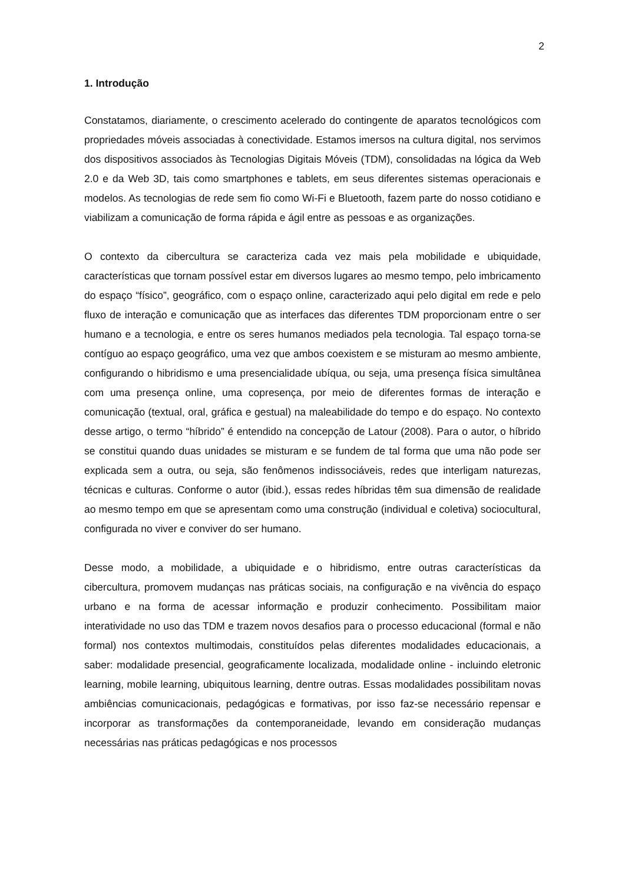2
1. Introdução
Constatamos, diariamente, o crescimento acelerado do contingente de aparatos tecnológicos com propriedades móveis associadas à conectividade. Estamos imersos na cultura digital, nos servimos dos dispositivos associados às Tecnologias Digitais Móveis (TDM), consolidadas na lógica da Web 2.0 e da Web 3D, tais como smartphones e tablets, em seus diferentes sistemas operacionais e modelos. As tecnologias de rede sem fio como Wi-Fi e Bluetooth, fazem parte do nosso cotidiano e viabilizam a comunicação de forma rápida e ágil entre as pessoas e as organizações.
O contexto da cibercultura se caracteriza cada vez mais pela mobilidade e ubiquidade, características que tornam possível estar em diversos lugares ao mesmo tempo, pelo imbricamento do espaço “físico”, geográfico, com o espaço online, caracterizado aqui pelo digital em rede e pelo fluxo de interação e comunicação que as interfaces das diferentes TDM proporcionam entre o ser humano e a tecnologia, e entre os seres humanos mediados pela tecnologia. Tal espaço torna-se contíguo ao espaço geográfico, uma vez que ambos coexistem e se misturam ao mesmo ambiente, configurando o hibridismo e uma presencialidade ubíqua, ou seja, uma presença física simultânea com uma presença online, uma copresença, por meio de diferentes formas de interação e comunicação (textual, oral, gráfica e gestual) na maleabilidade do tempo e do espaço. No contexto desse artigo, o termo “híbrido” é entendido na concepção de Latour (2008). Para o autor, o híbrido se constitui quando duas unidades se misturam e se fundem de tal forma que uma não pode ser explicada sem a outra, ou seja, são fenômenos indissociáveis, redes que interligam naturezas, técnicas e culturas. Conforme o autor (ibid.), essas redes híbridas têm sua dimensão de realidade ao mesmo tempo em que se apresentam como uma construção (individual e coletiva) sociocultural, configurada no viver e conviver do ser humano.
Desse modo, a mobilidade, a ubiquidade e o hibridismo, entre outras características da cibercultura, promovem mudanças nas práticas sociais, na configuração e na vivência do espaço urbano e na forma de acessar informação e produzir conhecimento. Possibilitam maior interatividade no uso das TDM e trazem novos desafios para o processo educacional (formal e não formal) nos contextos multimodais, constituídos pelas diferentes modalidades educacionais, a saber: modalidade presencial, geograficamente localizada, modalidade online - incluindo eletronic learning, mobile learning, ubiquitous learning, dentre outras. Essas modalidades possibilitam novas ambiências comunicacionais, pedagógicas e formativas, por isso faz-se necessário repensar e incorporar as transformações da contemporaneidade, levando em consideração mudanças necessárias nas práticas pedagógicas e nos processos